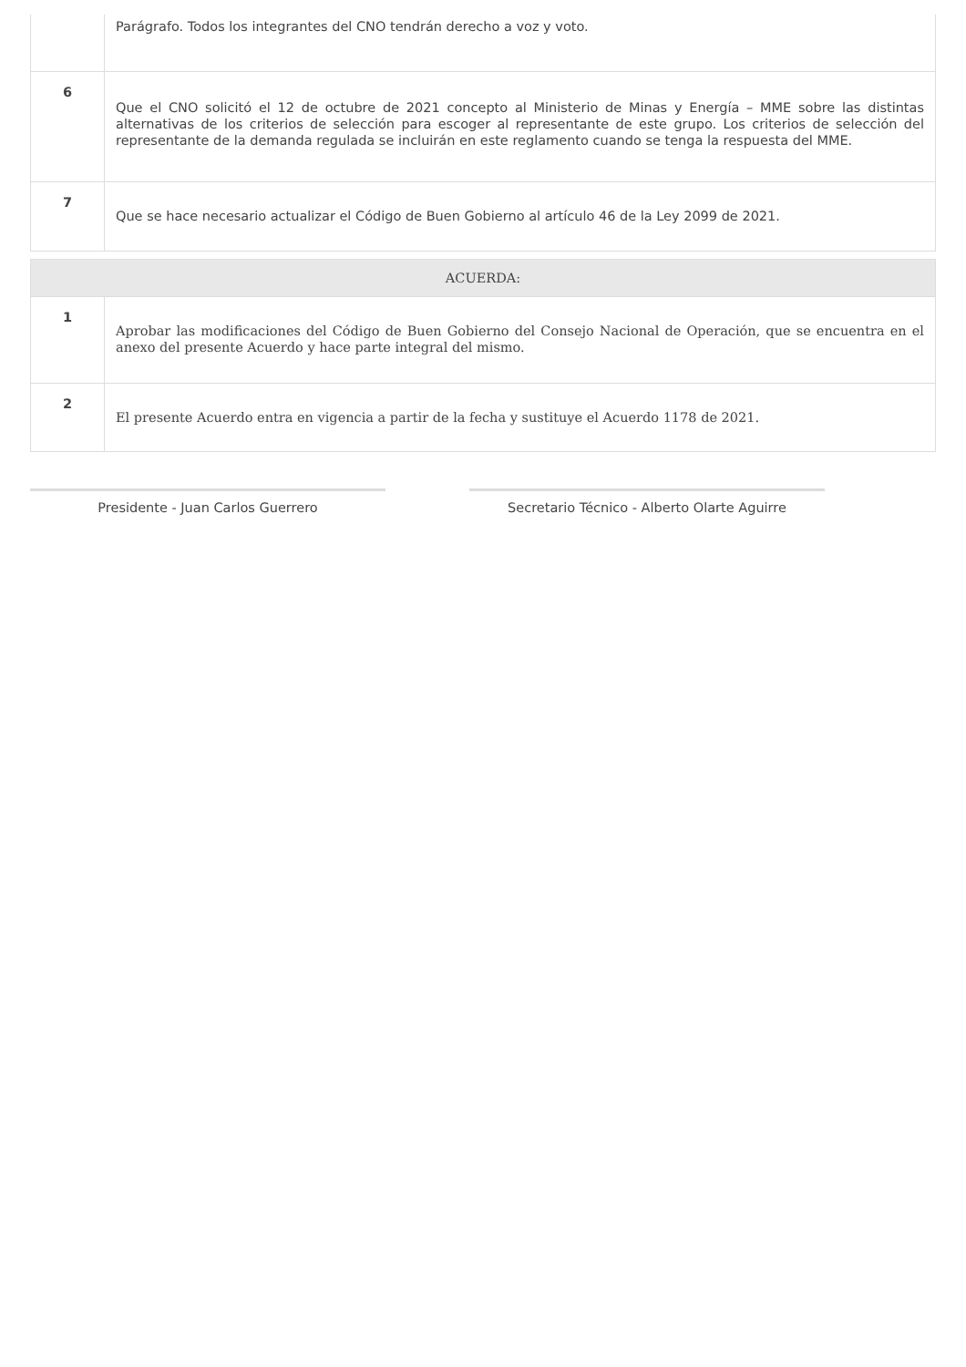| | Parágrafo. Todos los integrantes del CNO tendrán derecho a voz y voto. |
| 6 | Que el CNO solicitó el 12 de octubre de 2021 concepto al Ministerio de Minas y Energía – MME sobre las distintas alternativas de los criterios de selección para escoger al representante de este grupo. Los criterios de selección del representante de la demanda regulada se incluirán en este reglamento cuando se tenga la respuesta del MME. |
| 7 | Que se hace necesario actualizar el Código de Buen Gobierno al artículo 46 de la Ley 2099 de 2021. |
| ACUERDA: | |
| 1 | Aprobar las modificaciones del Código de Buen Gobierno del Consejo Nacional de Operación, que se encuentra en el anexo del presente Acuerdo y hace parte integral del mismo. |
| 2 | El presente Acuerdo entra en vigencia a partir de la fecha y sustituye el Acuerdo 1178 de 2021. |
Presidente - Juan Carlos Guerrero Secretario Técnico - Alberto Olarte Aguirre